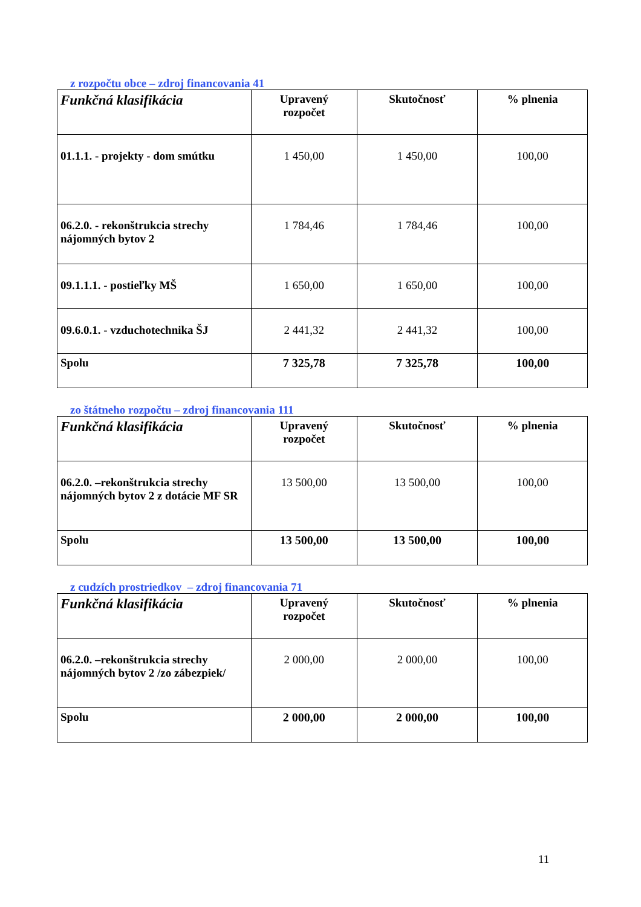z rozpočtu obce – zdroj financovania 41
| Funkčná klasifikácia | Upravený rozpočet | Skutočnosť | % plnenia |
| --- | --- | --- | --- |
| 01.1.1. - projekty - dom smútku | 1 450,00 | 1 450,00 | 100,00 |
| 06.2.0. - rekonštrukcia strechy nájomných bytov 2 | 1 784,46 | 1 784,46 | 100,00 |
| 09.1.1.1. - postieľky MŠ | 1 650,00 | 1 650,00 | 100,00 |
| 09.6.0.1. - vzduchotechnika ŠJ | 2 441,32 | 2 441,32 | 100,00 |
| Spolu | 7 325,78 | 7 325,78 | 100,00 |
zo štátneho rozpočtu – zdroj financovania 111
| Funkčná klasifikácia | Upravený rozpočet | Skutočnosť | % plnenia |
| --- | --- | --- | --- |
| 06.2.0. –rekonštrukcia strechy nájomných bytov 2 z dotácie MF SR | 13 500,00 | 13 500,00 | 100,00 |
| Spolu | 13 500,00 | 13 500,00 | 100,00 |
z cudzích prostriedkov – zdroj financovania 71
| Funkčná klasifikácia | Upravený rozpočet | Skutočnosť | % plnenia |
| --- | --- | --- | --- |
| 06.2.0. –rekonštrukcia strechy nájomných bytov 2 /zo zábezpiek/ | 2 000,00 | 2 000,00 | 100,00 |
| Spolu | 2 000,00 | 2 000,00 | 100,00 |
11